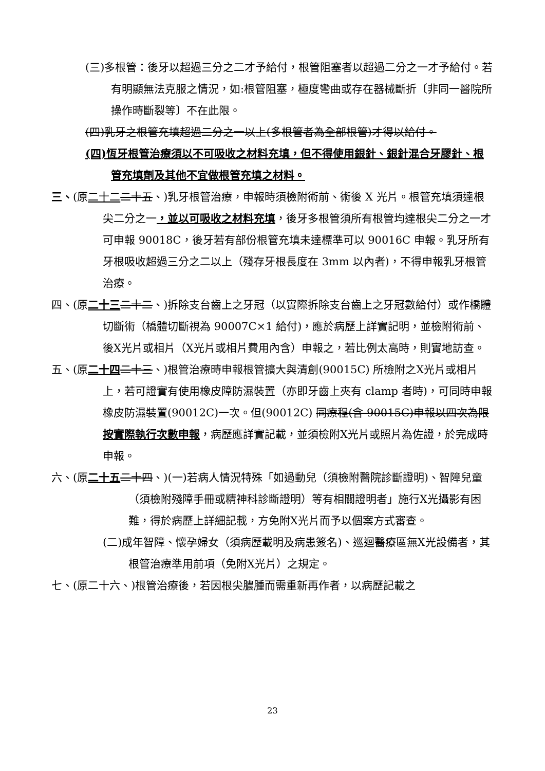(三)多根管：後牙以超過三分之二才予給付，根管阻塞者以超過二分之一才予給付。若有明顯無法克服之情況，如:根管阻塞，極度彎曲或存在器械斷折〔非同一醫院所操作時斷裂等〕不在此限。
(四)乳牙之根管充填超過二分之一以上(多根管者為全部根管)才得以給付。
(四)恆牙根管治療須以不可吸收之材料充填，但不得使用銀針、銀針混合牙膠針、根管充填劑及其他不宜做根管充填之材料。
三、(原二十二 二十五、)乳牙根管治療，申報時須檢附術前、術後 X 光片。根管充填須達根尖二分之一，並以可吸收之材料充填，後牙多根管須所有根管均達根尖二分之一才可申報 90018C，後牙若有部份根管充填未達標準可以 90016C 申報。乳牙所有牙根吸收超過三分之二以上（殘存牙根長度在 3mm 以內者)，不得申報乳牙根管治療。
四、(原二十三 二十二、)拆除支台齒上之牙冠（以實際拆除支台齒上之牙冠數給付）或作橋體切斷術（橋體切斷視為 90007C×1 給付)，應於病歷上詳實記明，並檢附術前、後X光片或相片（X光片或相片費用內含）申報之，若比例太高時，則實地訪查。
五、(原二十四 二十三、)根管治療時申報根管擴大與清創(90015C) 所檢附之X光片或相片上，若可證實有使用橡皮障防濕裝置（亦即牙齒上夾有 clamp 者時)，可同時申報橡皮防濕裝置(90012C)一次。但(90012C) 同療程(含 90015C)申報以四次為限按實際執行次數申報，病歷應詳實記載，並須檢附X光片或照片為佐證，於完成時申報。
六、(原二十五 二十四、)(一)若病人情況特殊「如過動兒（須檢附醫院診斷證明)、智障兒童（須檢附殘障手冊或精神科診斷證明）等有相關證明者」施行X光攝影有困難，得於病歷上詳細記載，方免附X光片而予以個案方式審查。
(二)成年智障、懷孕婦女（須病歷載明及病患簽名)、巡迴醫療區無X光設備者，其根管治療準用前項（免附X光片）之規定。
七、(原二十六、)根管治療後，若因根尖膿腫而需重新再作者，以病歷記載之
23